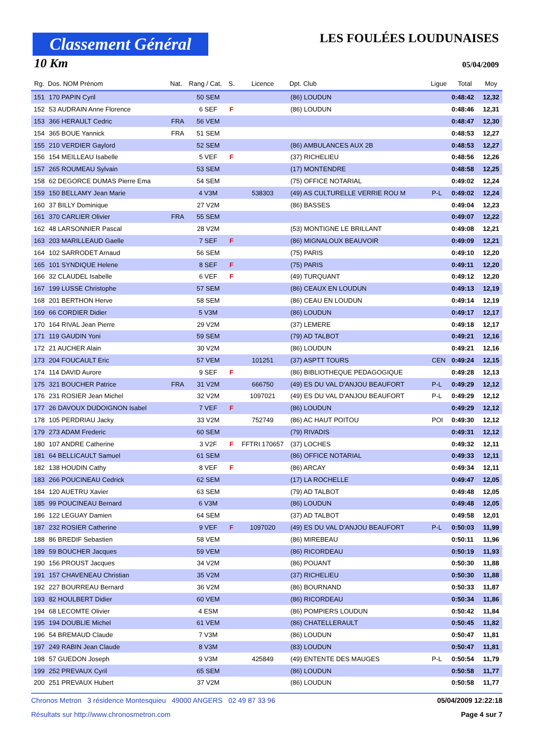Classement Général
LES FOULÉES LOUDUNAISES
10 Km 05/04/2009
| Rg. | Dos. NOM Prénom | Nat. | Rang / Cat. | S. | Licence | Dpt. Club | | Ligue | Total | Moy |
| --- | --- | --- | --- | --- | --- | --- | --- | --- | --- | --- |
| 151 | 170 PAPIN Cyril | | 50 SEM | | | (86) LOUDUN | | | 0:48:42 | 12,32 |
| 152 | 53 AUDRAIN Anne Florence | | 6 SEF | F | | (86) LOUDUN | | | 0:48:46 | 12,31 |
| 153 | 366 HERAULT Cedric | FRA | 56 VEM | | | | | | 0:48:47 | 12,30 |
| 154 | 365 BOUE Yannick | FRA | 51 SEM | | | | | | 0:48:53 | 12,27 |
| 155 | 210 VERDIER Gaylord | | 52 SEM | | | (86) AMBULANCES AUX 2B | | | 0:48:53 | 12,27 |
| 156 | 154 MEILLEAU Isabelle | | 5 VEF | F | | (37) RICHELIEU | | | 0:48:56 | 12,26 |
| 157 | 265 ROUMEAU Sylvain | | 53 SEM | | | (17) MONTENDRE | | | 0:48:58 | 12,25 |
| 158 | 62 DEGORCE DUMAS Pierre Ema | | 54 SEM | | | (75) OFFICE NOTARIAL | | | 0:49:02 | 12,24 |
| 159 | 150 BELLAMY Jean Marie | | 4 V3M | | 538303 | (49) AS CULTURELLE VERRIE ROU M | | P-L | 0:49:02 | 12,24 |
| 160 | 37 BILLY Dominique | | 27 V2M | | | (86) BASSES | | | 0:49:04 | 12,23 |
| 161 | 370 CARLIER Olivier | FRA | 55 SEM | | | | | | 0:49:07 | 12,22 |
| 162 | 48 LARSONNIER Pascal | | 28 V2M | | | (53) MONTIGNE LE BRILLANT | | | 0:49:08 | 12,21 |
| 163 | 203 MARILLEAUD Gaelle | | 7 SEF | F | | (86) MIGNALOUX BEAUVOIR | | | 0:49:09 | 12,21 |
| 164 | 102 SARRODET Arnaud | | 56 SEM | | | (75) PARIS | | | 0:49:10 | 12,20 |
| 165 | 101 SYNDIQUE Helene | | 8 SEF | F | | (75) PARIS | | | 0:49:11 | 12,20 |
| 166 | 32 CLAUDEL Isabelle | | 6 VEF | F | | (49) TURQUANT | | | 0:49:12 | 12,20 |
| 167 | 199 LUSSE Christophe | | 57 SEM | | | (86) CEAUX EN LOUDUN | | | 0:49:13 | 12,19 |
| 168 | 201 BERTHON Herve | | 58 SEM | | | (86) CEAU EN LOUDUN | | | 0:49:14 | 12,19 |
| 169 | 66 CORDIER Didier | | 5 V3M | | | (86) LOUDUN | | | 0:49:17 | 12,17 |
| 170 | 164 RIVAL Jean Pierre | | 29 V2M | | | (37) LEMERE | | | 0:49:18 | 12,17 |
| 171 | 119 GAUDIN Yoni | | 59 SEM | | | (79) AD TALBOT | | | 0:49:21 | 12,16 |
| 172 | 21 AUCHER Alain | | 30 V2M | | | (86) LOUDUN | | | 0:49:21 | 12,16 |
| 173 | 204 FOUCAULT Eric | | 57 VEM | | 101251 | (37) ASPTT TOURS | | CEN | 0:49:24 | 12,15 |
| 174 | 114 DAVID Aurore | | 9 SEF | F | | (86) BIBLIOTHEQUE PEDAGOGIQUE | | | 0:49:28 | 12,13 |
| 175 | 321 BOUCHER Patrice | FRA | 31 V2M | | 666750 | (49) ES DU VAL D'ANJOU BEAUFORT | | P-L | 0:49:29 | 12,12 |
| 176 | 231 ROSIER Jean Michel | | 32 V2M | | 1097021 | (49) ES DU VAL D'ANJOU BEAUFORT | | P-L | 0:49:29 | 12,12 |
| 177 | 26 DAVOUX DUDOIGNON Isabel | | 7 VEF | F | | (86) LOUDUN | | | 0:49:29 | 12,12 |
| 178 | 105 PERDRIAU Jacky | | 33 V2M | | 752749 | (86) AC HAUT POITOU | | POI | 0:49:30 | 12,12 |
| 179 | 273 ADAM Frederic | | 60 SEM | | | (79) RIVADIS | | | 0:49:31 | 12,12 |
| 180 | 107 ANDRE Catherine | | 3 V2F | F | FFTRI 170657 | (37) LOCHES | | | 0:49:32 | 12,11 |
| 181 | 64 BELLICAULT Samuel | | 61 SEM | | | (86) OFFICE NOTARIAL | | | 0:49:33 | 12,11 |
| 182 | 138 HOUDIN Cathy | | 8 VEF | F | | (86) ARCAY | | | 0:49:34 | 12,11 |
| 183 | 266 POUCINEAU Cedrick | | 62 SEM | | | (17) LA ROCHELLE | | | 0:49:47 | 12,05 |
| 184 | 120 AUETRU Xavier | | 63 SEM | | | (79) AD TALBOT | | | 0:49:48 | 12,05 |
| 185 | 99 POUCINEAU Bernard | | 6 V3M | | | (86) LOUDUN | | | 0:49:48 | 12,05 |
| 186 | 122 LEGUAY Damien | | 64 SEM | | | (37) AD TALBOT | | | 0:49:58 | 12,01 |
| 187 | 232 ROSIER Catherine | | 9 VEF | F | 1097020 | (49) ES DU VAL D'ANJOU BEAUFORT | | P-L | 0:50:03 | 11,99 |
| 188 | 86 BREDIF Sebastien | | 58 VEM | | | (86) MIREBEAU | | | 0:50:11 | 11,96 |
| 189 | 59 BOUCHER Jacques | | 59 VEM | | | (86) RICORDEAU | | | 0:50:19 | 11,93 |
| 190 | 156 PROUST Jacques | | 34 V2M | | | (86) POUANT | | | 0:50:30 | 11,88 |
| 191 | 157 CHAVENEAU Christian | | 35 V2M | | | (37) RICHELIEU | | | 0:50:30 | 11,88 |
| 192 | 227 BOURREAU Bernard | | 36 V2M | | | (86) BOURNAND | | | 0:50:33 | 11,87 |
| 193 | 82 HOULBERT Didier | | 60 VEM | | | (86) RICORDEAU | | | 0:50:34 | 11,86 |
| 194 | 68 LECOMTE Olivier | | 4 ESM | | | (86) POMPIERS LOUDUN | | | 0:50:42 | 11,84 |
| 195 | 194 DOUBLIE Michel | | 61 VEM | | | (86) CHATELLERAULT | | | 0:50:45 | 11,82 |
| 196 | 54 BREMAUD Claude | | 7 V3M | | | (86) LOUDUN | | | 0:50:47 | 11,81 |
| 197 | 249 RABIN Jean Claude | | 8 V3M | | | (83) LOUDUN | | | 0:50:47 | 11,81 |
| 198 | 57 GUEDON Joseph | | 9 V3M | | 425849 | (49) ENTENTE DES MAUGES | | P-L | 0:50:54 | 11,79 |
| 199 | 252 PREVAUX Cyril | | 65 SEM | | | (86) LOUDUN | | | 0:50:58 | 11,77 |
| 200 | 251 PREVAUX Hubert | | 37 V2M | | | (86) LOUDUN | | | 0:50:58 | 11,77 |
Chronos Metron 3 résidence Montesquieu 49000 ANGERS 02 49 87 33 96 05/04/2009 12:22:18
Résultats sur http://www.chronosmetron.com Page 4 sur 7